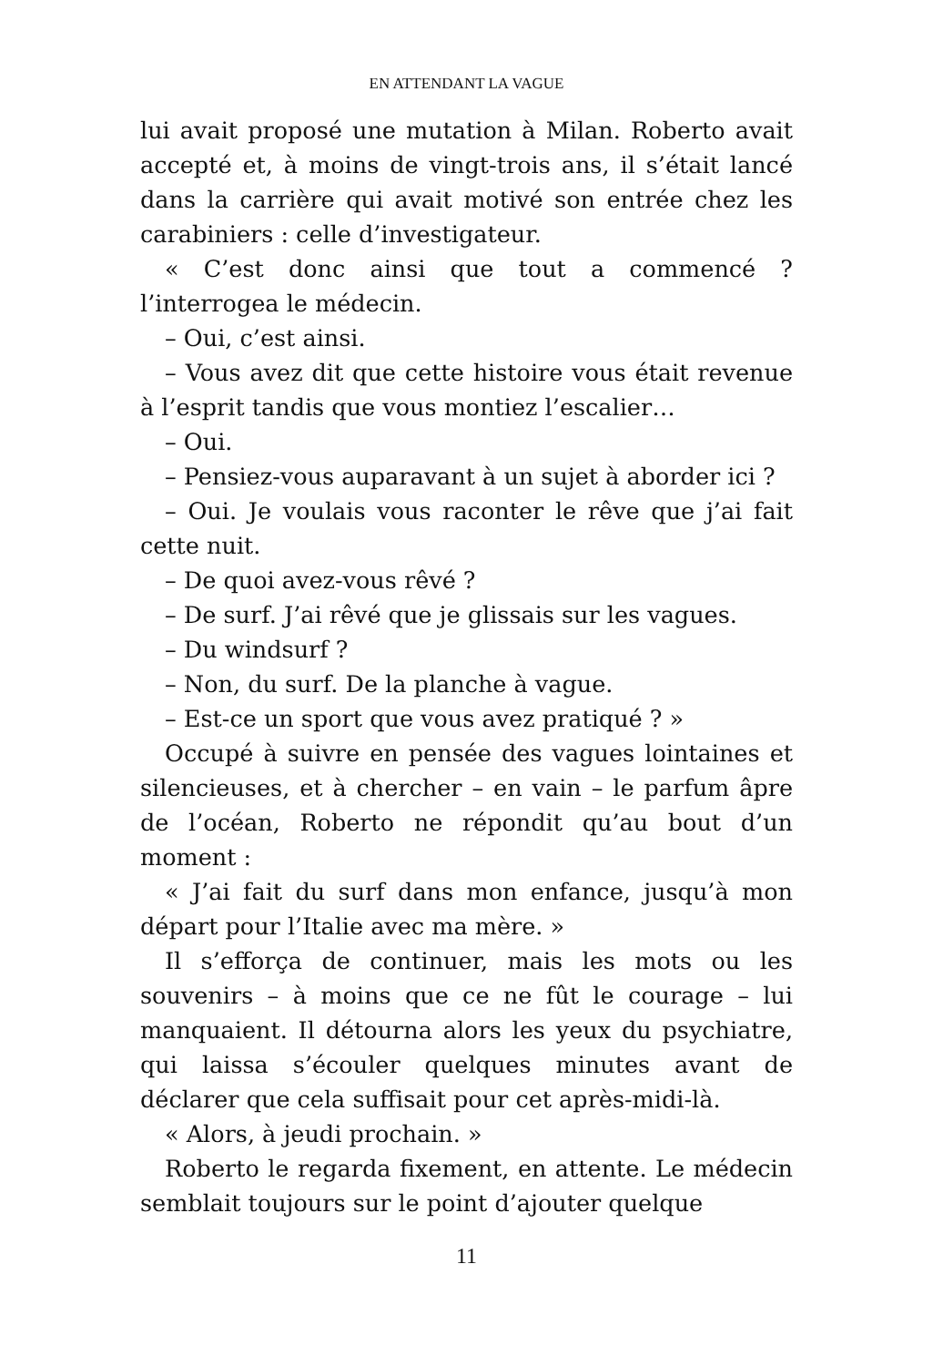EN ATTENDANT LA VAGUE
lui avait proposé une mutation à Milan. Roberto avait accepté et, à moins de vingt-trois ans, il s’était lancé dans la carrière qui avait motivé son entrée chez les carabiniers : celle d’investigateur.
« C’est donc ainsi que tout a commencé ? l’interrogea le médecin.
– Oui, c’est ainsi.
– Vous avez dit que cette histoire vous était revenue à l’esprit tandis que vous montiez l’escalier…
– Oui.
– Pensiez-vous auparavant à un sujet à aborder ici ?
– Oui. Je voulais vous raconter le rêve que j’ai fait cette nuit.
– De quoi avez-vous rêvé ?
– De surf. J’ai rêvé que je glissais sur les vagues.
– Du windsurf ?
– Non, du surf. De la planche à vague.
– Est-ce un sport que vous avez pratiqué ? »
Occupé à suivre en pensée des vagues lointaines et silencieuses, et à chercher – en vain – le parfum âpre de l’océan, Roberto ne répondit qu’au bout d’un moment :
« J’ai fait du surf dans mon enfance, jusqu’à mon départ pour l’Italie avec ma mère. »
Il s’efforça de continuer, mais les mots ou les souvenirs – à moins que ce ne fût le courage – lui manquaient. Il détourna alors les yeux du psychiatre, qui laissa s’écouler quelques minutes avant de déclarer que cela suffisait pour cet après-midi-là.
« Alors, à jeudi prochain. »
Roberto le regarda fixement, en attente. Le médecin semblait toujours sur le point d’ajouter quelque
11